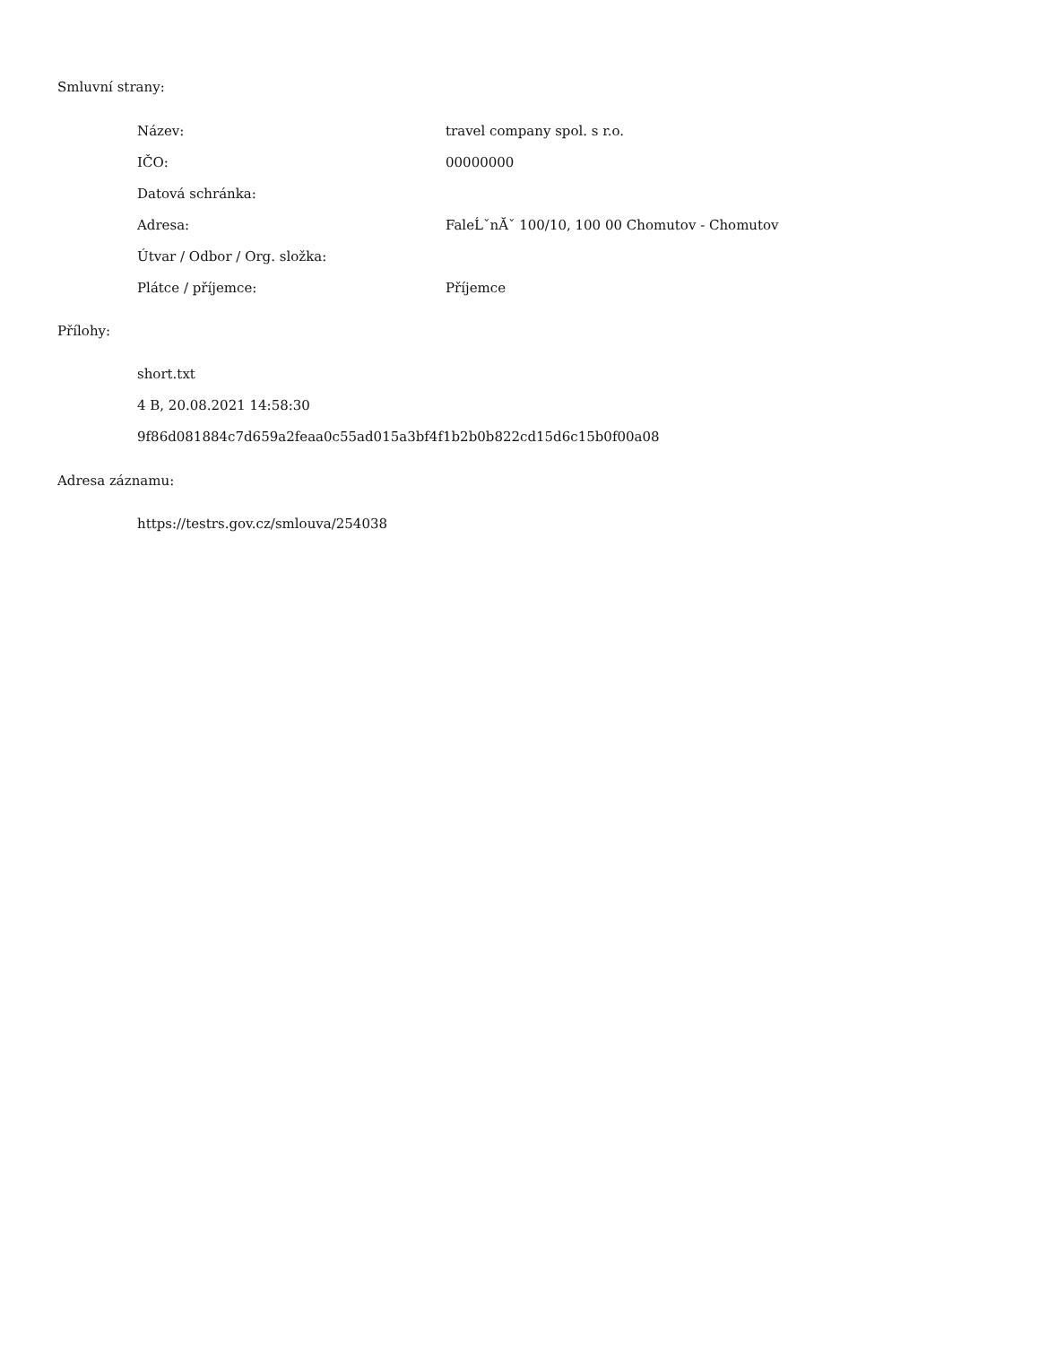Smluvní strany:
| Název: | travel company spol. s r.o. |
| IČO: | 00000000 |
| Datová schránka: | |
| Adresa: | FaleĹˇnĂˇ 100/10, 100 00 Chomutov - Chomutov |
| Útvar / Odbor / Org. složka: | |
| Plátce / příjemce: | Příjemce |
Přílohy:
short.txt
4 B, 20.08.2021 14:58:30
9f86d081884c7d659a2feaa0c55ad015a3bf4f1b2b0b822cd15d6c15b0f00a08
Adresa záznamu:
https://testrs.gov.cz/smlouva/254038